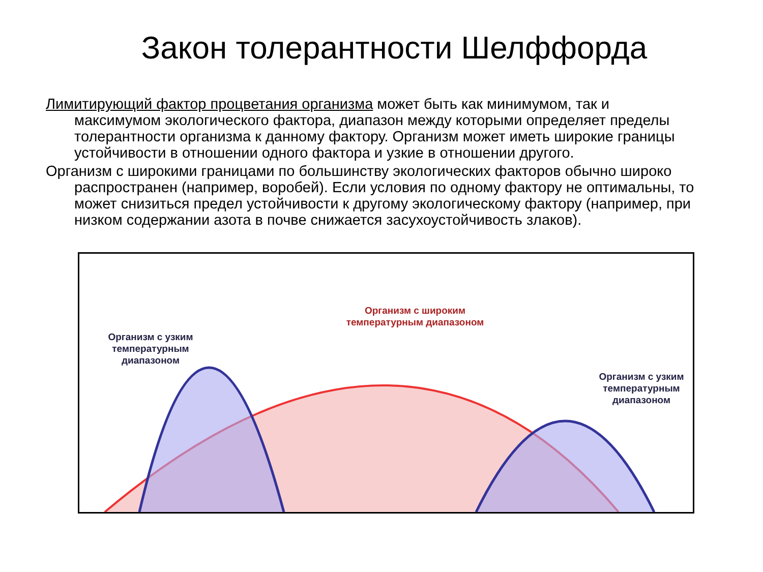Закон толерантности Шелффорда
Лимитирующий фактор процветания организма может быть как минимумом, так и максимумом экологического фактора, диапазон между которыми определяет пределы толерантности организма к данному фактору. Организм может иметь широкие границы устойчивости в отношении одного фактора и узкие в отношении другого.
Организм с широкими границами по большинству экологических факторов обычно широко распространен (например, воробей). Если условия по одному фактору не оптимальны, то может снизиться предел устойчивости к другому экологическому фактору (например, при низком содержании азота в почве снижается засухоустойчивость злаков).
Организм с узким температурным диапазоном
Организм с широким температурным диапазоном
Организм с узким температурным диапазоном